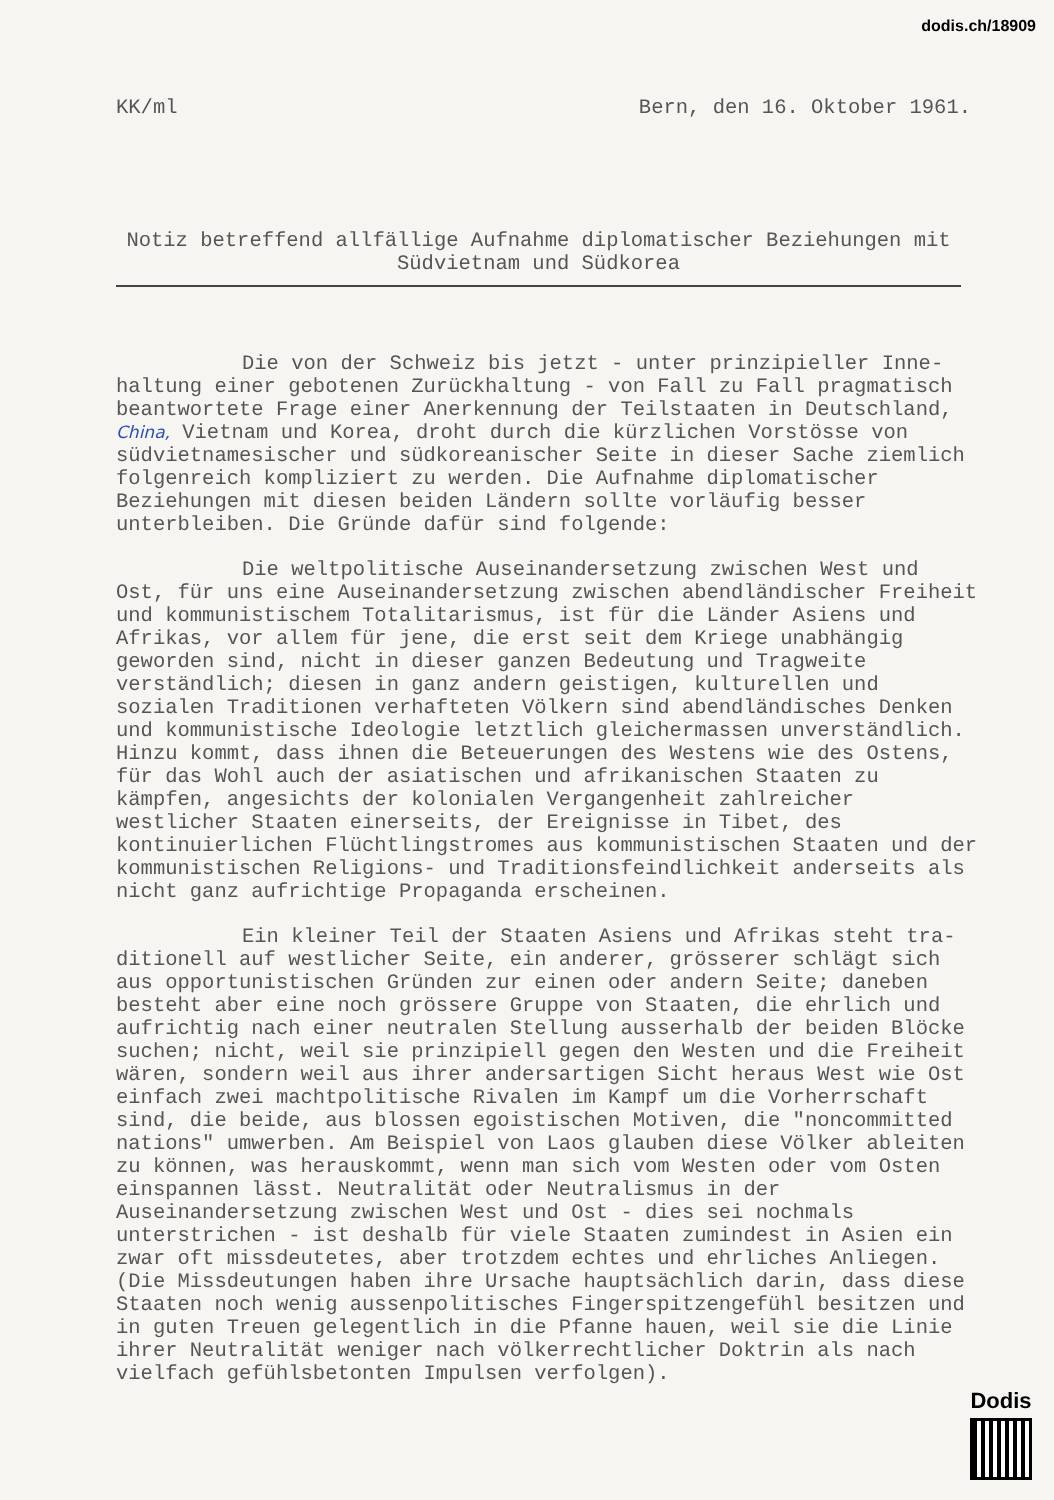dodis.ch/18909
KK/ml Bern, den 16. Oktober 1961.
Notiz betreffend allfällige Aufnahme diplomatischer Beziehungen mit
Südvietnam und Südkorea
Die von der Schweiz bis jetzt - unter prinzipieller Inne-
haltung einer gebotenen Zurückhaltung - von Fall zu Fall pragmatisch beantwortete Frage einer Anerkennung der Teilstaaten in Deutschland, China, Vietnam und Korea, droht durch die kürzlichen Vorstösse von südvietnamesischer und südkoreanischer Seite in dieser Sache ziemlich folgenreich kompliziert zu werden. Die Aufnahme diplomatischer Beziehungen mit diesen beiden Ländern sollte vorläufig besser unterbleiben. Die Gründe dafür sind folgende:
Die weltpolitische Auseinandersetzung zwischen West und
Ost, für uns eine Auseinandersetzung zwischen abendländischer Freiheit und kommunistischem Totalitarismus, ist für die Länder Asiens und Afrikas, vor allem für jene, die erst seit dem Kriege unabhängig geworden sind, nicht in dieser ganzen Bedeutung und Tragweite verständlich; diesen in ganz andern geistigen, kulturellen und sozialen Traditionen verhafteten Völkern sind abendländisches Denken und kommunistische Ideologie letztlich gleichermassen unverständlich. Hinzu kommt, dass ihnen die Beteuerungen des Westens wie des Ostens, für das Wohl auch der asiatischen und afrikanischen Staaten zu kämpfen, angesichts der kolonialen Vergangenheit zahlreicher westlicher Staaten einerseits, der Ereignisse in Tibet, des kontinuierlichen Flüchtlingstromes aus kommunistischen Staaten und der kommunistischen Religions- und Traditionsfeindlichkeit anderseits als nicht ganz aufrichtige Propaganda erscheinen.
Ein kleiner Teil der Staaten Asiens und Afrikas steht tra-
ditionell auf westlicher Seite, ein anderer, grösserer schlägt sich aus opportunistischen Gründen zur einen oder andern Seite; daneben besteht aber eine noch grössere Gruppe von Staaten, die ehrlich und aufrichtig nach einer neutralen Stellung ausserhalb der beiden Blöcke suchen; nicht, weil sie prinzipiell gegen den Westen und die Freiheit wären, sondern weil aus ihrer andersartigen Sicht heraus West wie Ost einfach zwei machtpolitische Rivalen im Kampf um die Vorherrschaft sind, die beide, aus blossen egoistischen Motiven, die "noncommitted nations" umwerben. Am Beispiel von Laos glauben diese Völker ableiten zu können, was herauskommt, wenn man sich vom Westen oder vom Osten einspannen lässt. Neutralität oder Neutralismus in der Auseinandersetzung zwischen West und Ost - dies sei nochmals unterstrichen - ist deshalb für viele Staaten zumindest in Asien ein zwar oft missdeutetes, aber trotzdem echtes und ehrliches Anliegen. (Die Missdeutungen haben ihre Ursache hauptsächlich darin, dass diese Staaten noch wenig aussenpolitisches Fingerspitzengefühl besitzen und in guten Treuen gelegentlich in die Pfanne hauen, weil sie die Linie ihrer Neutralität weniger nach völkerrechtlicher Doktrin als nach vielfach gefühlsbetonten Impulsen verfolgen).
Dodis